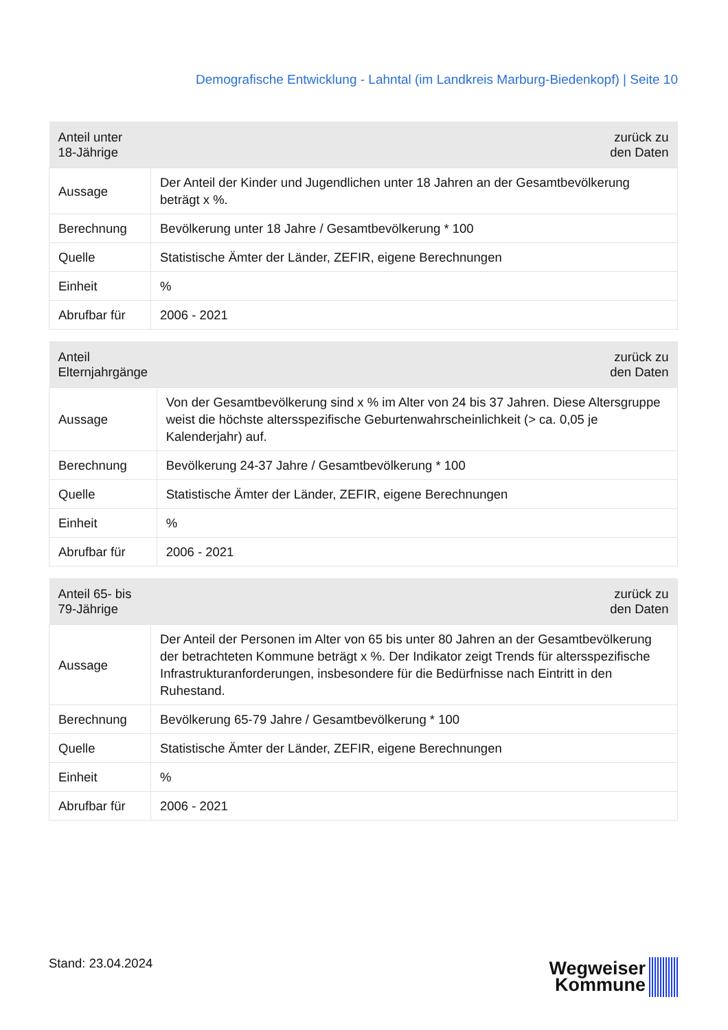Demografische Entwicklung - Lahntal (im Landkreis Marburg-Biedenkopf) | Seite 10
| Anteil unter 18-Jährige | zurück zu den Daten |
| --- | --- |
| Aussage | Der Anteil der Kinder und Jugendlichen unter 18 Jahren an der Gesamtbevölkerung beträgt x %. |
| Berechnung | Bevölkerung unter 18 Jahre / Gesamtbevölkerung * 100 |
| Quelle | Statistische Ämter der Länder, ZEFIR, eigene Berechnungen |
| Einheit | % |
| Abrufbar für | 2006 - 2021 |
| Anteil Elternjahrgänge | zurück zu den Daten |
| --- | --- |
| Aussage | Von der Gesamtbevölkerung sind x % im Alter von 24 bis 37 Jahren. Diese Altersgruppe weist die höchste altersspezifische Geburtenwahrscheinlichkeit (> ca. 0,05 je Kalenderjahr) auf. |
| Berechnung | Bevölkerung 24-37 Jahre / Gesamtbevölkerung * 100 |
| Quelle | Statistische Ämter der Länder, ZEFIR, eigene Berechnungen |
| Einheit | % |
| Abrufbar für | 2006 - 2021 |
| Anteil 65- bis 79-Jährige | zurück zu den Daten |
| --- | --- |
| Aussage | Der Anteil der Personen im Alter von 65 bis unter 80 Jahren an der Gesamtbevölkerung der betrachteten Kommune beträgt x %. Der Indikator zeigt Trends für altersspezifische Infrastrukturanforderungen, insbesondere für die Bedürfnisse nach Eintritt in den Ruhestand. |
| Berechnung | Bevölkerung 65-79 Jahre / Gesamtbevölkerung * 100 |
| Quelle | Statistische Ämter der Länder, ZEFIR, eigene Berechnungen |
| Einheit | % |
| Abrufbar für | 2006 - 2021 |
Stand: 23.04.2024
Wegweiser
Kommune